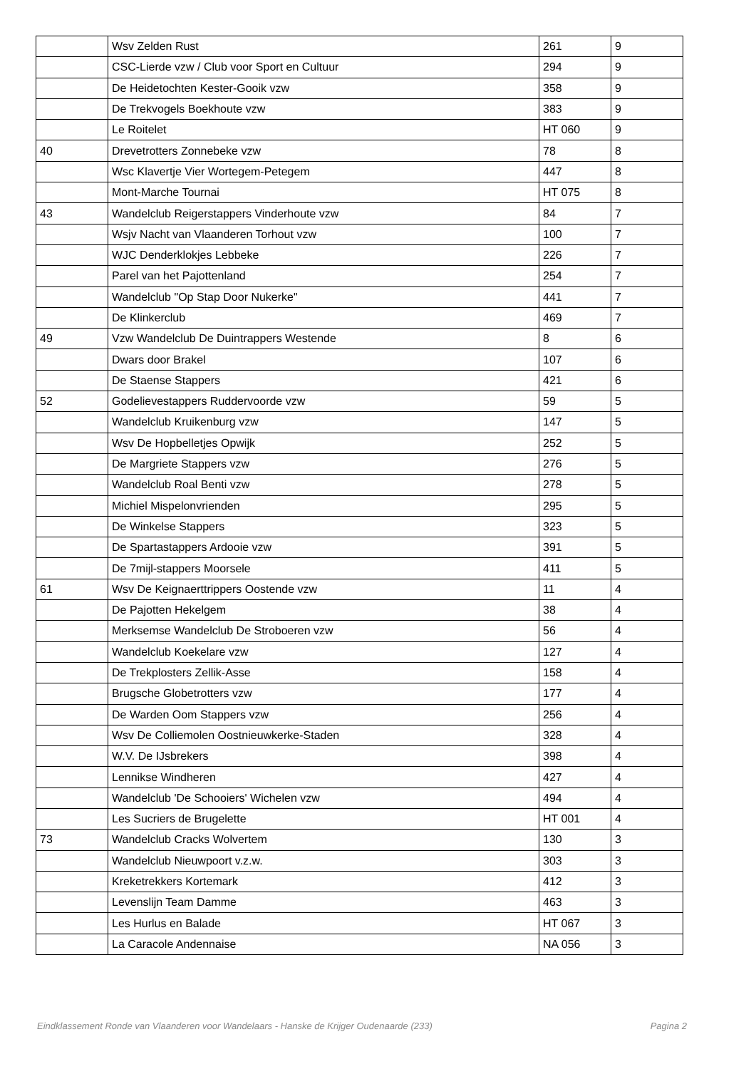| | Wsv Zelden Rust | 261 | 9 |
| | CSC-Lierde vzw / Club voor Sport en Cultuur | 294 | 9 |
| | De Heidetochten Kester-Gooik vzw | 358 | 9 |
| | De Trekvogels Boekhoute vzw | 383 | 9 |
| | Le Roitelet | HT 060 | 9 |
| 40 | Drevetrotters Zonnebeke vzw | 78 | 8 |
| | Wsc Klavertje Vier Wortegem-Petegem | 447 | 8 |
| | Mont-Marche Tournai | HT 075 | 8 |
| 43 | Wandelclub Reigerstappers Vinderhoute vzw | 84 | 7 |
| | Wsjv Nacht van Vlaanderen Torhout vzw | 100 | 7 |
| | WJC Denderklokjes Lebbeke | 226 | 7 |
| | Parel van het Pajottenland | 254 | 7 |
| | Wandelclub "Op Stap Door Nukerke" | 441 | 7 |
| | De Klinkerclub | 469 | 7 |
| 49 | Vzw Wandelclub De Duintrappers Westende | 8 | 6 |
| | Dwars door Brakel | 107 | 6 |
| | De Staense Stappers | 421 | 6 |
| 52 | Godelievestappers Ruddervoorde vzw | 59 | 5 |
| | Wandelclub Kruikenburg vzw | 147 | 5 |
| | Wsv De Hopbelletjes Opwijk | 252 | 5 |
| | De Margriete Stappers vzw | 276 | 5 |
| | Wandelclub Roal Benti vzw | 278 | 5 |
| | Michiel Mispelonvrienden | 295 | 5 |
| | De Winkelse Stappers | 323 | 5 |
| | De Spartastappers Ardooie vzw | 391 | 5 |
| | De 7mijl-stappers Moorsele | 411 | 5 |
| 61 | Wsv De Keignaerttrippers Oostende vzw | 11 | 4 |
| | De Pajotten Hekelgem | 38 | 4 |
| | Merksemse Wandelclub De Stroboeren vzw | 56 | 4 |
| | Wandelclub Koekelare vzw | 127 | 4 |
| | De Trekplosters Zellik-Asse | 158 | 4 |
| | Brugsche Globetrotters vzw | 177 | 4 |
| | De Warden Oom Stappers vzw | 256 | 4 |
| | Wsv De Colliemolen Oostnieuwkerke-Staden | 328 | 4 |
| | W.V. De IJsbrekers | 398 | 4 |
| | Lennikse Windheren | 427 | 4 |
| | Wandelclub 'De Schooiers' Wichelen vzw | 494 | 4 |
| | Les Sucriers de Brugelette | HT 001 | 4 |
| 73 | Wandelclub Cracks Wolvertem | 130 | 3 |
| | Wandelclub Nieuwpoort v.z.w. | 303 | 3 |
| | Kreketrekkers Kortemark | 412 | 3 |
| | Levenslijn Team Damme | 463 | 3 |
| | Les Hurlus en Balade | HT 067 | 3 |
| | La Caracole Andennaise | NA 056 | 3 |
Eindklassement Ronde van Vlaanderen voor Wandelaars - Hanske de Krijger Oudenaarde (233) Pagina 2